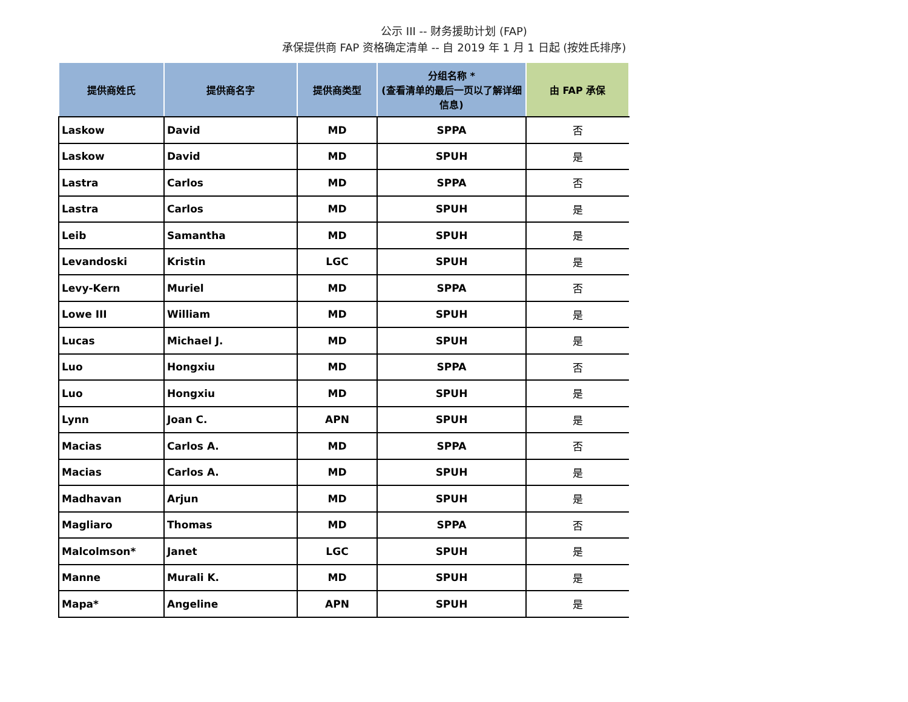公示 III -- 财务援助计划 (FAP)
承保提供商 FAP 资格确定清单 -- 自 2019 年 1 月 1 日起 (按姓氏排序)
| 提供商姓氏 | 提供商名字 | 提供商类型 | 分组名称 * (查看清单的最后一页以了解详细信息) | 由 FAP 承保 |
| --- | --- | --- | --- | --- |
| Laskow | David | MD | SPPA | 否 |
| Laskow | David | MD | SPUH | 是 |
| Lastra | Carlos | MD | SPPA | 否 |
| Lastra | Carlos | MD | SPUH | 是 |
| Leib | Samantha | MD | SPUH | 是 |
| Levandoski | Kristin | LGC | SPUH | 是 |
| Levy-Kern | Muriel | MD | SPPA | 否 |
| Lowe III | William | MD | SPUH | 是 |
| Lucas | Michael J. | MD | SPUH | 是 |
| Luo | Hongxiu | MD | SPPA | 否 |
| Luo | Hongxiu | MD | SPUH | 是 |
| Lynn | Joan C. | APN | SPUH | 是 |
| Macias | Carlos A. | MD | SPPA | 否 |
| Macias | Carlos A. | MD | SPUH | 是 |
| Madhavan | Arjun | MD | SPUH | 是 |
| Magliaro | Thomas | MD | SPPA | 否 |
| Malcolmson* | Janet | LGC | SPUH | 是 |
| Manne | Murali K. | MD | SPUH | 是 |
| Mapa* | Angeline | APN | SPUH | 是 |